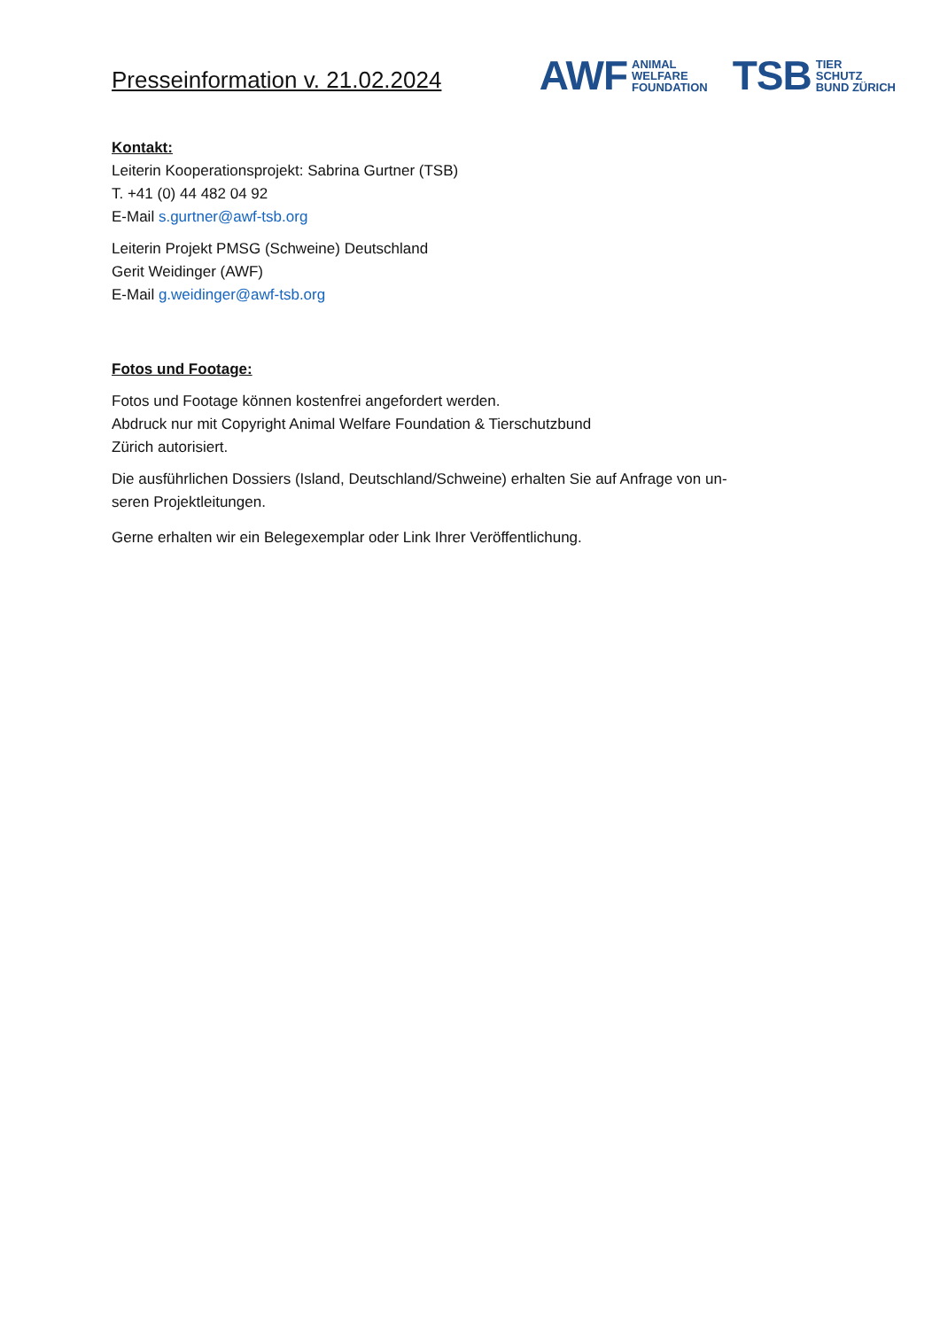Presseinformation v. 21.02.2024
AWF ANIMAL
WELFARE
FOUNDATION
TSB TIER
SCHUTZ
BUND ZÜRICH
Kontakt:
Leiterin Kooperationsprojekt: Sabrina Gurtner (TSB)
T. +41 (0) 44 482 04 92
E-Mail s.gurtner@awf-tsb.org
Leiterin Projekt PMSG (Schweine) Deutschland
Gerit Weidinger (AWF)
E-Mail g.weidinger@awf-tsb.org
Fotos und Footage:
Fotos und Footage können kostenfrei angefordert werden.
Abdruck nur mit Copyright Animal Welfare Foundation & Tierschutzbund
Zürich autorisiert.
Die ausführlichen Dossiers (Island, Deutschland/Schweine) erhalten Sie auf Anfrage von un-
seren Projektleitungen.
Gerne erhalten wir ein Belegexemplar oder Link Ihrer Veröffentlichung.